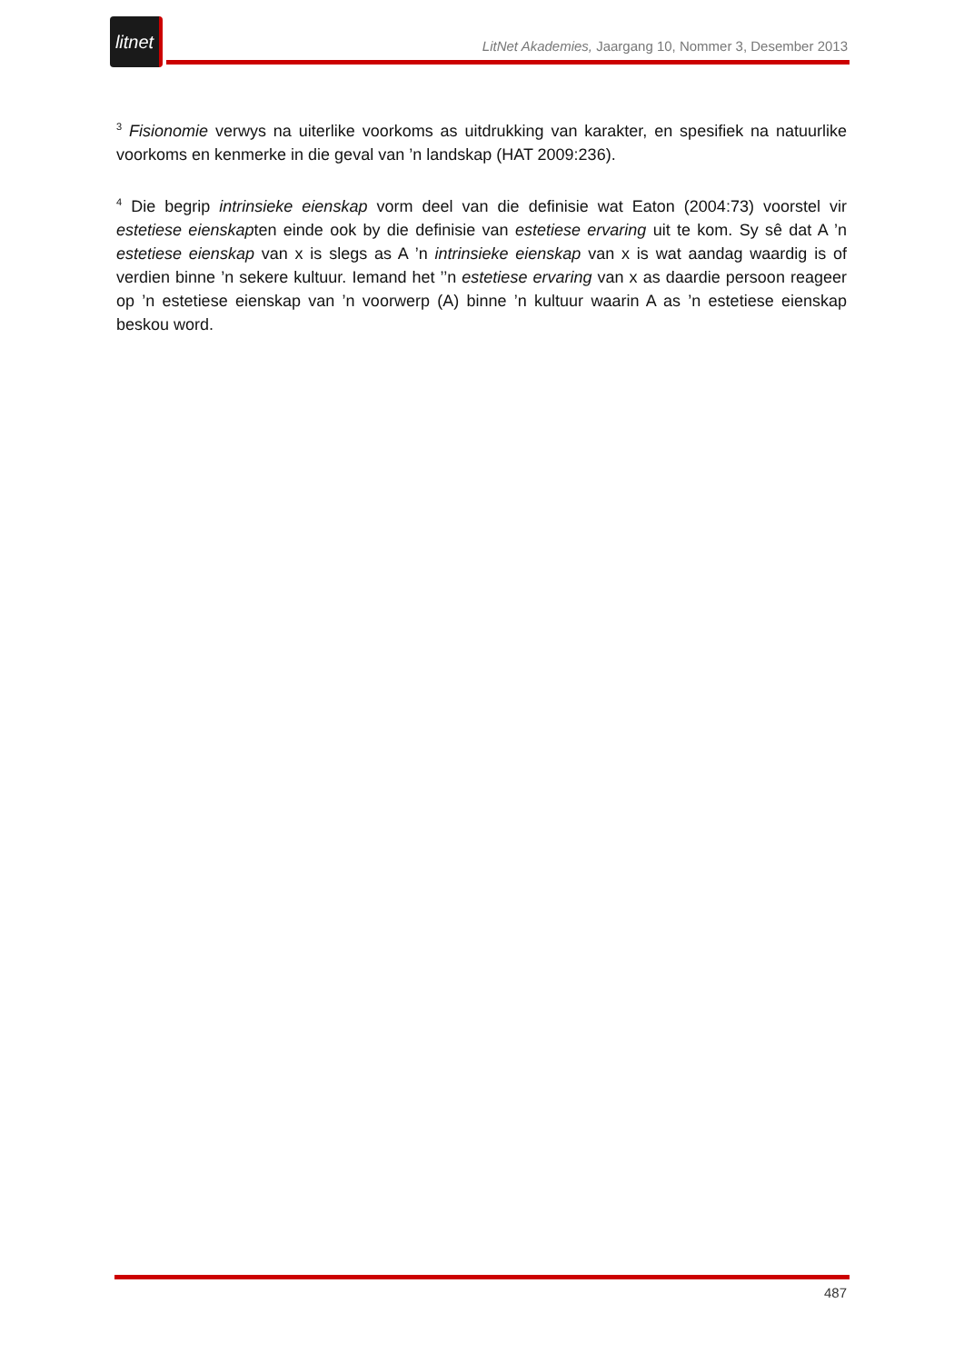litnet
LitNet Akademies, Jaargang 10, Nommer 3, Desember 2013
<sup>3</sup> Fisionomie verwys na uiterlike voorkoms as uitdrukking van karakter, en spesifiek na natuurlike voorkoms en kenmerke in die geval van ’n landskap (HAT 2009:236).
<sup>4</sup> Die begrip intrinsieke eienskap vorm deel van die definisie wat Eaton (2004:73) voorstel vir estetiese eienskapten einde ook by die definisie van estetiese ervaring uit te kom. Sy sê dat A ’n estetiese eienskap van x is slegs as A ’n intrinsieke eienskap van x is wat aandag waardig is of verdien binne ’n sekere kultuur. Iemand het ’’n estetiese ervaring van x as daardie persoon reageer op ’n estetiese eienskap van ’n voorwerp (A) binne ’n kultuur waarin A as ’n estetiese eienskap beskou word.
487